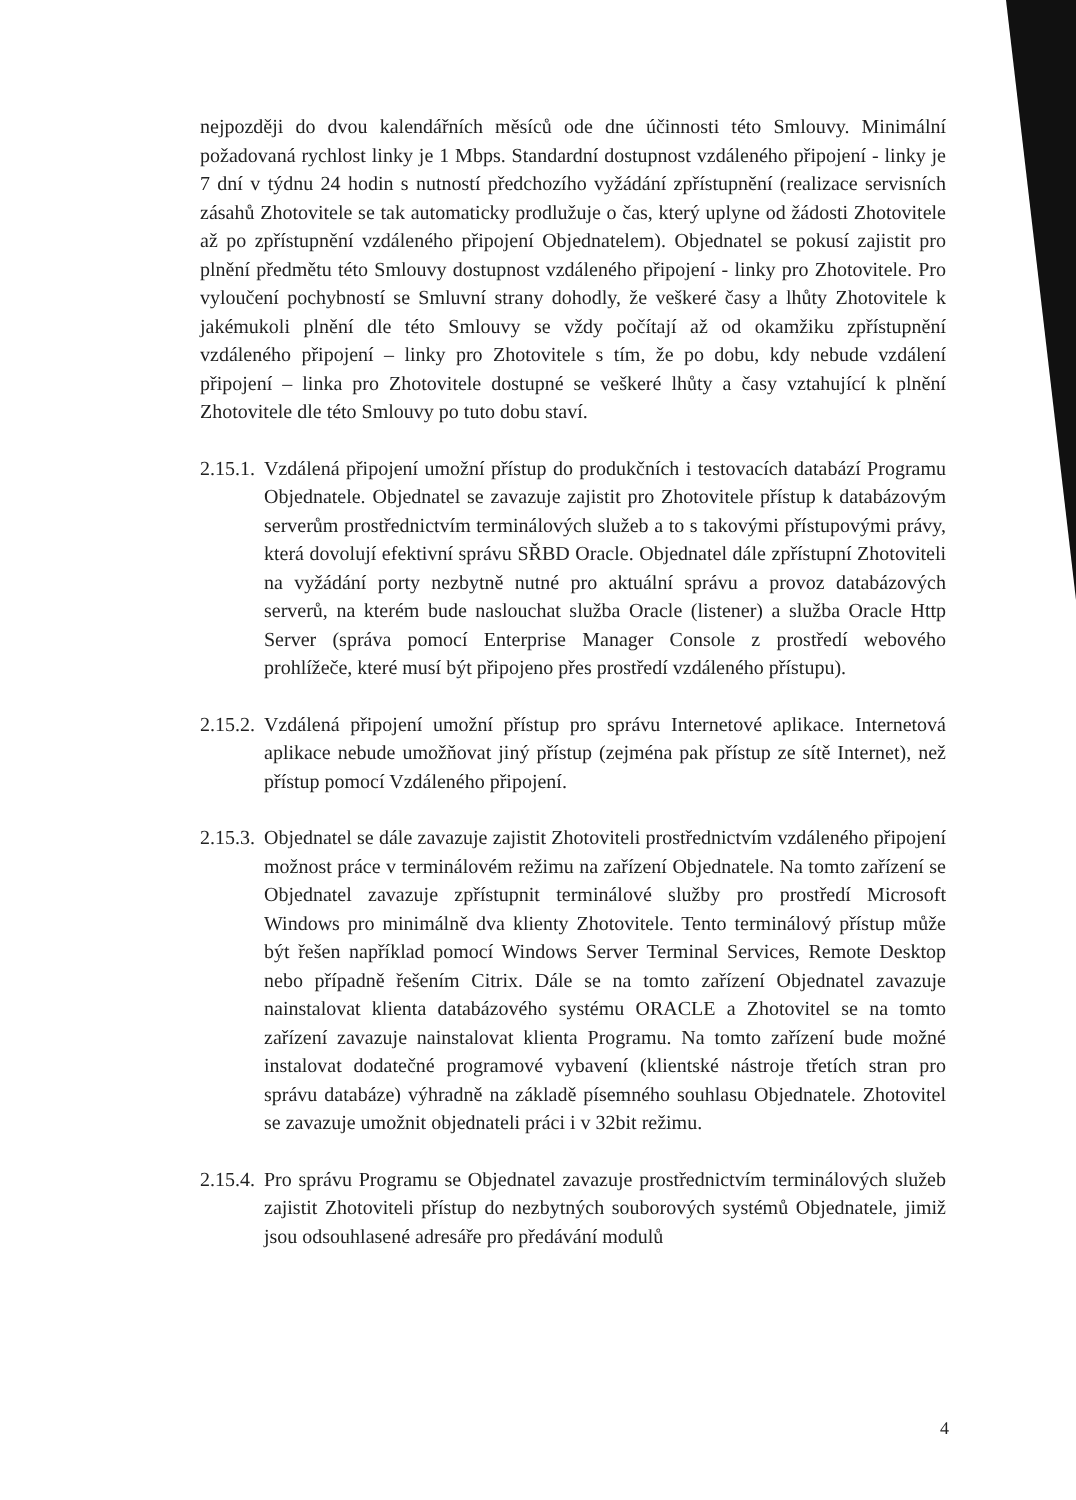nejpozději do dvou kalendářních měsíců ode dne účinnosti této Smlouvy. Minimální požadovaná rychlost linky je 1 Mbps. Standardní dostupnost vzdáleného připojení - linky je 7 dní v týdnu 24 hodin s nutností předchozího vyžádání zpřístupnění (realizace servisních zásahů Zhotovitele se tak automaticky prodlužuje o čas, který uplyne od žádosti Zhotovitele až po zpřístupnění vzdáleného připojení Objednatelem). Objednatel se pokusí zajistit pro plnění předmětu této Smlouvy dostupnost vzdáleného připojení - linky pro Zhotovitele. Pro vyloučení pochybností se Smluvní strany dohodly, že veškeré časy a lhůty Zhotovitele k jakémukoli plnění dle této Smlouvy se vždy počítají až od okamžiku zpřístupnění vzdáleného připojení – linky pro Zhotovitele s tím, že po dobu, kdy nebude vzdálení připojení – linka pro Zhotovitele dostupné se veškeré lhůty a časy vztahující k plnění Zhotovitele dle této Smlouvy po tuto dobu staví.
2.15.1. Vzdálená připojení umožní přístup do produkčních i testovacích databází Programu Objednatele. Objednatel se zavazuje zajistit pro Zhotovitele přístup k databázovým serverům prostřednictvím terminálových služeb a to s takovými přístupovými právy, která dovolují efektivní správu SŘBD Oracle. Objednatel dále zpřístupní Zhotoviteli na vyžádání porty nezbytně nutné pro aktuální správu a provoz databázových serverů, na kterém bude naslouchat služba Oracle (listener) a služba Oracle Http Server (správa pomocí Enterprise Manager Console z prostředí webového prohlížeče, které musí být připojeno přes prostředí vzdáleného přístupu).
2.15.2. Vzdálená připojení umožní přístup pro správu Internetové aplikace. Internetová aplikace nebude umožňovat jiný přístup (zejména pak přístup ze sítě Internet), než přístup pomocí Vzdáleného připojení.
2.15.3. Objednatel se dále zavazuje zajistit Zhotoviteli prostřednictvím vzdáleného připojení možnost práce v terminálovém režimu na zařízení Objednatele. Na tomto zařízení se Objednatel zavazuje zpřístupnit terminálové služby pro prostředí Microsoft Windows pro minimálně dva klienty Zhotovitele. Tento terminálový přístup může být řešen například pomocí Windows Server Terminal Services, Remote Desktop nebo případně řešením Citrix. Dále se na tomto zařízení Objednatel zavazuje nainstalovat klienta databázového systému ORACLE a Zhotovitel se na tomto zařízení zavazuje nainstalovat klienta Programu. Na tomto zařízení bude možné instalovat dodatečné programové vybavení (klientské nástroje třetích stran pro správu databáze) výhradně na základě písemného souhlasu Objednatele. Zhotovitel se zavazuje umožnit objednateli práci i v 32bit režimu.
2.15.4. Pro správu Programu se Objednatel zavazuje prostřednictvím terminálových služeb zajistit Zhotoviteli přístup do nezbytných souborových systémů Objednatele, jimiž jsou odsouhlasené adresáře pro předávání modulů
4